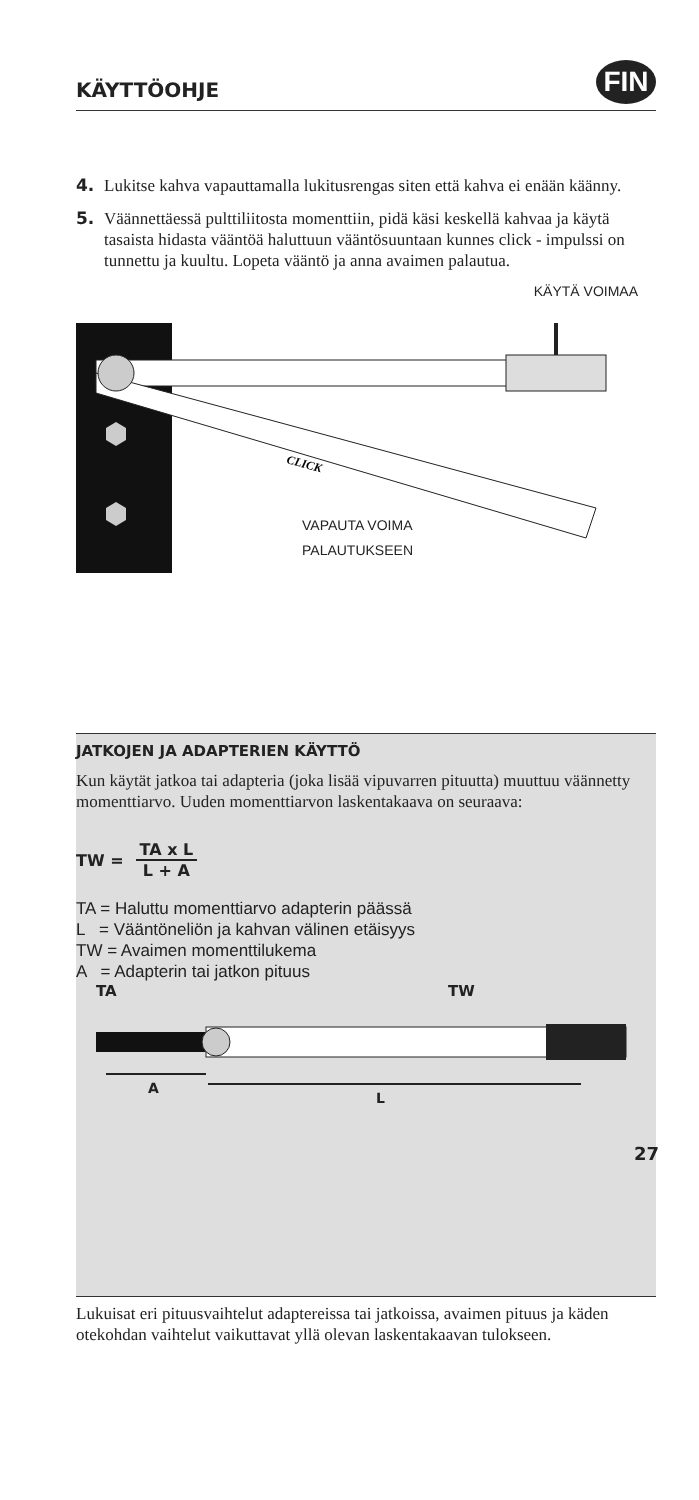KÄYTTÖOHJE FIN
4. Lukitse kahva vapauttamalla lukitusrengas siten että kahva ei enään käänny.
5. Väännettäessä pulttiliitosta momenttiin, pidä käsi keskellä kahvaa ja käytä tasaista hidasta vääntöä haluttuun vääntösuuntaan kunnes click - impulssi on tunnettu ja kuultu. Lopeta vääntö ja anna avaimen palautua.
KÄYTÄ VOIMAA
CLICK
VAPAUTA VOIMA
PALAUTUKSEEN
JATKOJEN JA ADAPTERIEN KÄYTTÖ
Kun käytät jatkoa tai adapteria (joka lisää vipuvarren pituutta) muuttuu väännetty momenttiarvo. Uuden momenttiarvon laskentakaava on seuraava:
TW = TA x L L + A
TA = Haluttu momenttiarvo adapterin päässä
L = Vääntöneliön ja kahvan välinen etäisyys
TW = Avaimen momenttilukema
A = Adapterin tai jatkon pituus
TA TW
A
L
Lukuisat eri pituusvaihtelut adaptereissa tai jatkoissa, avaimen pituus ja käden otekohdan vaihtelut vaikuttavat yllä olevan laskentakaavan tulokseen.
27